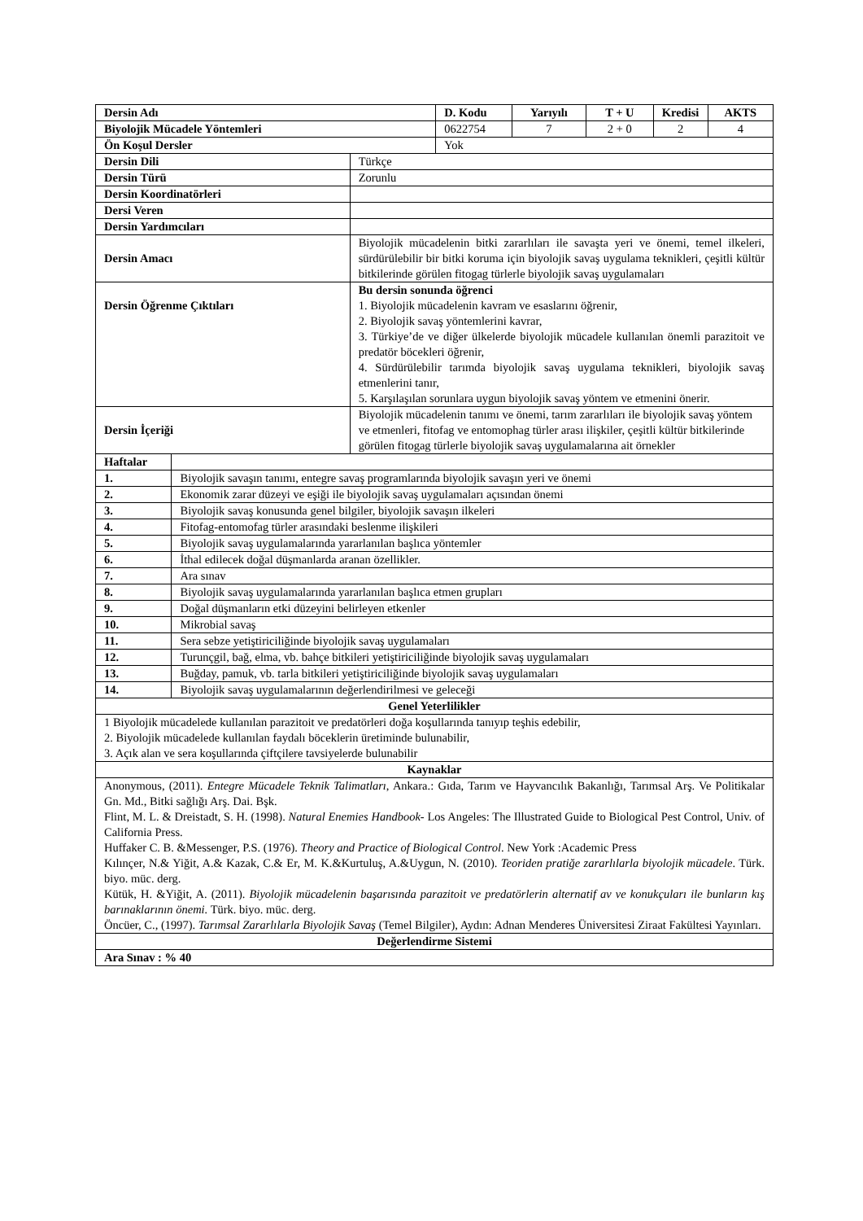| Dersin Adı | | | D. Kodu | Yarıyılı | T + U | Kredisi | AKTS |
| --- | --- | --- | --- | --- | --- | --- | --- |
| Biyolojik Mücadele Yöntemleri | | | 0622754 | 7 | 2 + 0 | 2 | 4 |
| Ön Koşul Dersler | | | Yok | | | | |
| Dersin Dili | | Türkçe | | | | | |
| Dersin Türü | | Zorunlu | | | | | |
| Dersin Koordinatörleri | | | | | | | |
| Dersi Veren | | | | | | | |
| Dersin Yardımcıları | | | | | | | |
| Dersin Amacı | | Biyolojik mücadelenin bitki zararlıları ile savaşta yeri ve önemi, temel ilkeleri, sürdürülebilir bir bitki koruma için biyolojik savaş uygulama teknikleri, çeşitli kültür bitkilerinde görülen fitogag türlerle biyolojik savaş uygulamaları | | | | | |
| Dersin Öğrenme Çıktıları | | Bu dersin sonunda öğrenci 1. Biyolojik mücadelenin kavram ve esaslarını öğrenir, 2. Biyolojik savaş yöntemlerini kavrar, 3. Türkiye’de ve diğer ülkelerde biyolojik mücadele kullanılan önemli parazitoit ve predatör böcekleri öğrenir, 4. Sürdürülebilir tarımda biyolojik savaş uygulama teknikleri, biyolojik savaş etmenlerini tanır, 5. Karşılaşılan sorunlara uygun biyolojik savaş yöntem ve etmenini önerir. | | | | | |
| Dersin İçeriği | | Biyolojik mücadelenin tanımı ve önemi, tarım zararlıları ile biyolojik savaş yöntem ve etmenleri, fitofag ve entomophag türler arası ilişkiler, çeşitli kültür bitkilerinde görülen fitogag türlerle biyolojik savaş uygulamalarına ait örnekler | | | | | |
| Haftalar | | | | | | | |
| 1. | Biyolojik savaşın tanımı, entegre savaş programlarında biyolojik savaşın yeri ve önemi | | | | | | |
| 2. | Ekonomik zarar düzeyi ve eşiği ile biyolojik savaş uygulamaları açısından önemi | | | | | | |
| 3. | Biyolojik savaş konusunda genel bilgiler, biyolojik savaşın ilkeleri | | | | | | |
| 4. | Fitofag-entomofag türler arasındaki beslenme ilişkileri | | | | | | |
| 5. | Biyolojik savaş uygulamalarında yararlanılan başlıca yöntemler | | | | | | |
| 6. | İthal edilecek doğal düşmanlarda aranan özellikler. | | | | | | |
| 7. | Ara sınav | | | | | | |
| 8. | Biyolojik savaş uygulamalarında yararlanılan başlıca etmen grupları | | | | | | |
| 9. | Doğal düşmanların etki düzeyini belirleyen etkenler | | | | | | |
| 10. | Mikrobial savaş | | | | | | |
| 11. | Sera sebze yetiştiriciliğinde biyolojik savaş uygulamaları | | | | | | |
| 12. | Turunçgil, bağ, elma, vb. bahçe bitkileri yetiştiriciliğinde biyolojik savaş uygulamaları | | | | | | |
| 13. | Buğday, pamuk, vb. tarla bitkileri yetiştiriciliğinde biyolojik savaş uygulamaları | | | | | | |
| 14. | Biyolojik savaş uygulamalarının değerlendirilmesi ve geleceği | | | | | | |
| Genel Yeterlilikler | | | | | | | |
| 1 Biyolojik mücadelede kullanılan parazitoit ve predatörleri doğa koşullarında tanıyıp teşhis edebilir, 2. Biyolojik mücadelede kullanılan faydalı böceklerin üretiminde bulunabilir, 3. Açık alan ve sera koşullarında çiftçilere tavsiyelerde bulunabilir | | | | | | | |
| Kaynaklar | | | | | | | |
| Anonymous, (2011). Entegre Mücadele Teknik Talimatları , Ankara.: Gıda, Tarım ve Hayvancılık Bakanlığı, Tarımsal Arş. Ve Politikalar Gn. Md., Bitki sağlığı Arş. Dai. Bşk. Flint, M. L. & Dreistadt, S. H. (1998). Natural Enemies Handbook- Los Angeles: The Illustrated Guide to Biological Pest Control, Univ. of California Press. Huffaker C. B. &Messenger, P.S. (1976). Theory and Practice of Biological Control . New York :Academic Press Kılınçer, N.& Yiğit, A.& Kazak, C.& Er, M. K.&Kurtuluş, A.&Uygun, N. (2010). Teoriden pratiğe zararlılarla biyolojik mücadele . Türk. biyo. müc. derg. Kütük, H. &Yiğit, A. (2011). Biyolojik mücadelenin başarısında parazitoit ve predatörlerin alternatif av ve konukçuları ile bunların kış barınaklarının önemi. Türk. biyo. müc. derg. Öncüer, C., (1997). Tarımsal Zararlılarla Biyolojik Savaş (Temel Bilgiler), Aydın: Adnan Menderes Üniversitesi Ziraat Fakültesi Yayınları. | | | | | | | |
| Değerlendirme Sistemi | | | | | | | |
| Ara Sınav : % 40 | | | | | | | |